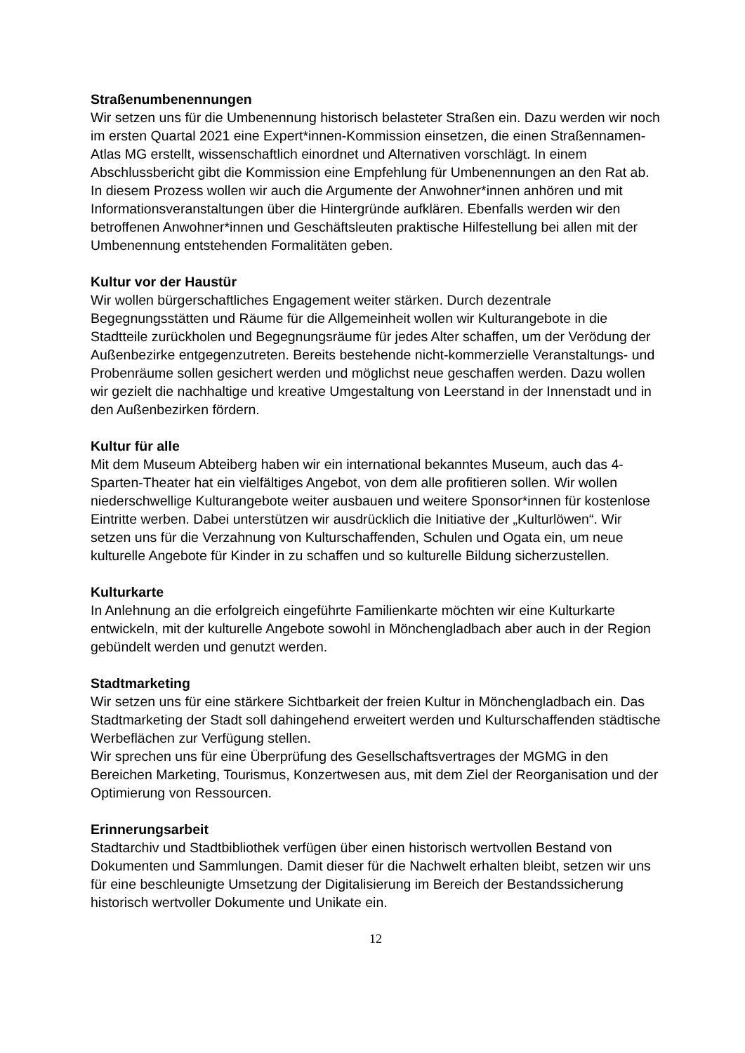Straßenumbenennungen
Wir setzen uns für die Umbenennung historisch belasteter Straßen ein. Dazu werden wir noch im ersten Quartal 2021 eine Expert*innen-Kommission einsetzen, die einen Straßennamen-Atlas MG erstellt, wissenschaftlich einordnet und Alternativen vorschlägt. In einem Abschlussbericht gibt die Kommission eine Empfehlung für Umbenennungen an den Rat ab. In diesem Prozess wollen wir auch die Argumente der Anwohner*innen anhören und mit Informationsveranstaltungen über die Hintergründe aufklären. Ebenfalls werden wir den betroffenen Anwohner*innen und Geschäftsleuten praktische Hilfestellung bei allen mit der Umbenennung entstehenden Formalitäten geben.
Kultur vor der Haustür
Wir wollen bürgerschaftliches Engagement weiter stärken. Durch dezentrale Begegnungsstätten und Räume für die Allgemeinheit wollen wir Kulturangebote in die Stadtteile zurückholen und Begegnungsräume für jedes Alter schaffen, um der Verödung der Außenbezirke entgegenzutreten. Bereits bestehende nicht-kommerzielle Veranstaltungs- und Probenräume sollen gesichert werden und möglichst neue geschaffen werden. Dazu wollen wir gezielt die nachhaltige und kreative Umgestaltung von Leerstand in der Innenstadt und in den Außenbezirken fördern.
Kultur für alle
Mit dem Museum Abteiberg haben wir ein international bekanntes Museum, auch das 4-Sparten-Theater hat ein vielfältiges Angebot, von dem alle profitieren sollen. Wir wollen niederschwellige Kulturangebote weiter ausbauen und weitere Sponsor*innen für kostenlose Eintritte werben. Dabei unterstützen wir ausdrücklich die Initiative der „Kulturlöwen“. Wir setzen uns für die Verzahnung von Kulturschaffenden, Schulen und Ogata ein, um neue kulturelle Angebote für Kinder in zu schaffen und so kulturelle Bildung sicherzustellen.
Kulturkarte
In Anlehnung an die erfolgreich eingeführte Familienkarte möchten wir eine Kulturkarte entwickeln, mit der kulturelle Angebote sowohl in Mönchengladbach aber auch in der Region gebündelt werden und genutzt werden.
Stadtmarketing
Wir setzen uns für eine stärkere Sichtbarkeit der freien Kultur in Mönchengladbach ein. Das Stadtmarketing der Stadt soll dahingehend erweitert werden und Kulturschaffenden städtische Werbeflächen zur Verfügung stellen.
Wir sprechen uns für eine Überprüfung des Gesellschaftsvertrages der MGMG in den Bereichen Marketing, Tourismus, Konzertwesen aus, mit dem Ziel der Reorganisation und der Optimierung von Ressourcen.
Erinnerungsarbeit
Stadtarchiv und Stadtbibliothek verfügen über einen historisch wertvollen Bestand von Dokumenten und Sammlungen. Damit dieser für die Nachwelt erhalten bleibt, setzen wir uns für eine beschleunigte Umsetzung der Digitalisierung im Bereich der Bestandssicherung historisch wertvoller Dokumente und Unikate ein.
12